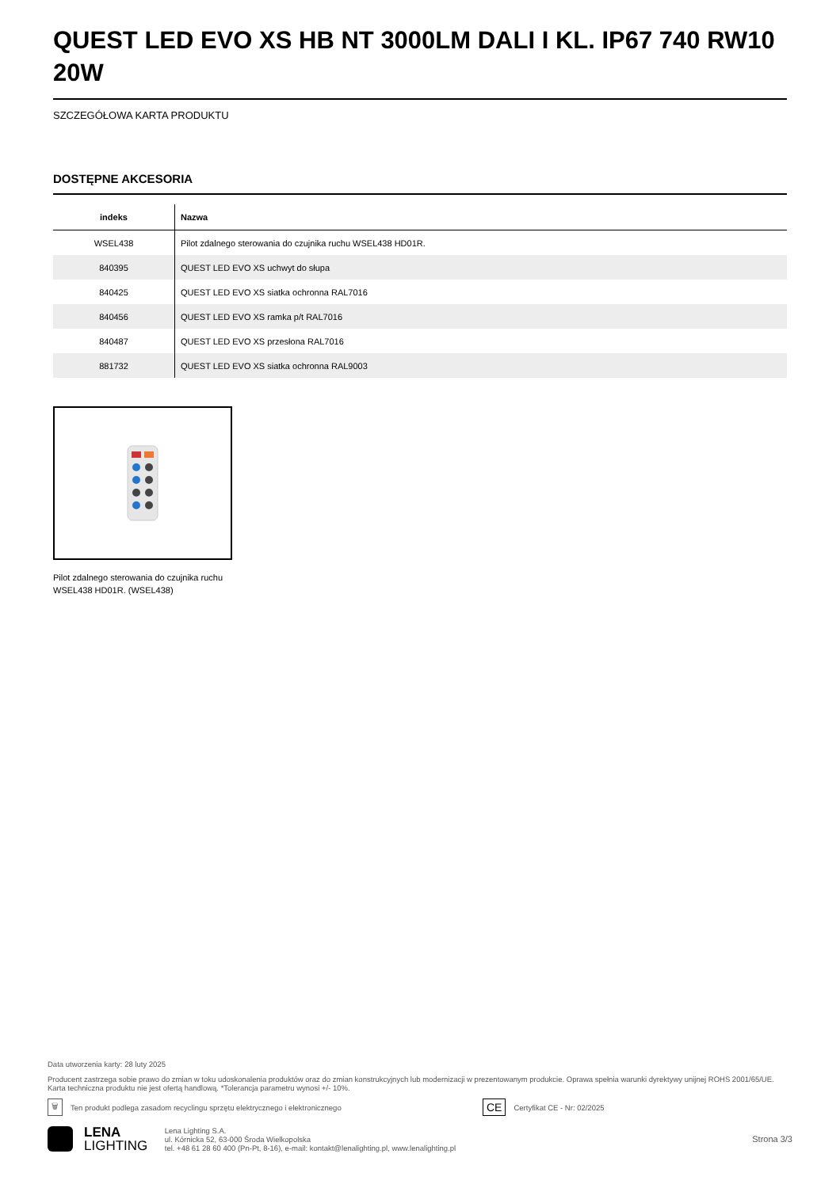QUEST LED EVO XS HB NT 3000LM DALI I KL. IP67 740 RW10 20W
SZCZEGÓŁOWA KARTA PRODUKTU
DOSTĘPNE AKCESORIA
| indeks | Nazwa |
| --- | --- |
| WSEL438 | Pilot zdalnego sterowania do czujnika ruchu WSEL438 HD01R. |
| 840395 | QUEST LED EVO XS uchwyt do słupa |
| 840425 | QUEST LED EVO XS siatka ochronna RAL7016 |
| 840456 | QUEST LED EVO XS ramka p/t RAL7016 |
| 840487 | QUEST LED EVO XS przesłona RAL7016 |
| 881732 | QUEST LED EVO XS siatka ochronna RAL9003 |
Pilot zdalnego sterowania do czujnika ruchu WSEL438 HD01R. (WSEL438)
Data utworzenia karty: 28 luty 2025
Producent zastrzega sobie prawo do zmian w toku udoskonalenia produktów oraz do zmian konstrukcyjnych lub modernizacji w prezentowanym produkcie. Oprawa spełnia warunki dyrektywy unijnej ROHS 2001/65/UE. Karta techniczna produktu nie jest ofertą handlową. *Tolerancja parametru wynosi +/- 10%.
🗑 Ten produkt podlega zasadom recyclingu sprzętu elektrycznego i elektronicznego CE Certyfikat CE - Nr: 02/2025
LENA
LIGHTING
Lena Lighting S.A.
ul. Kórnicka 52, 63-000 Środa Wielkopolska
tel. +48 61 28 60 400 (Pn-Pt, 8-16), e-mail: kontakt@lenalighting.pl, www.lenalighting.pl
Strona 3/3